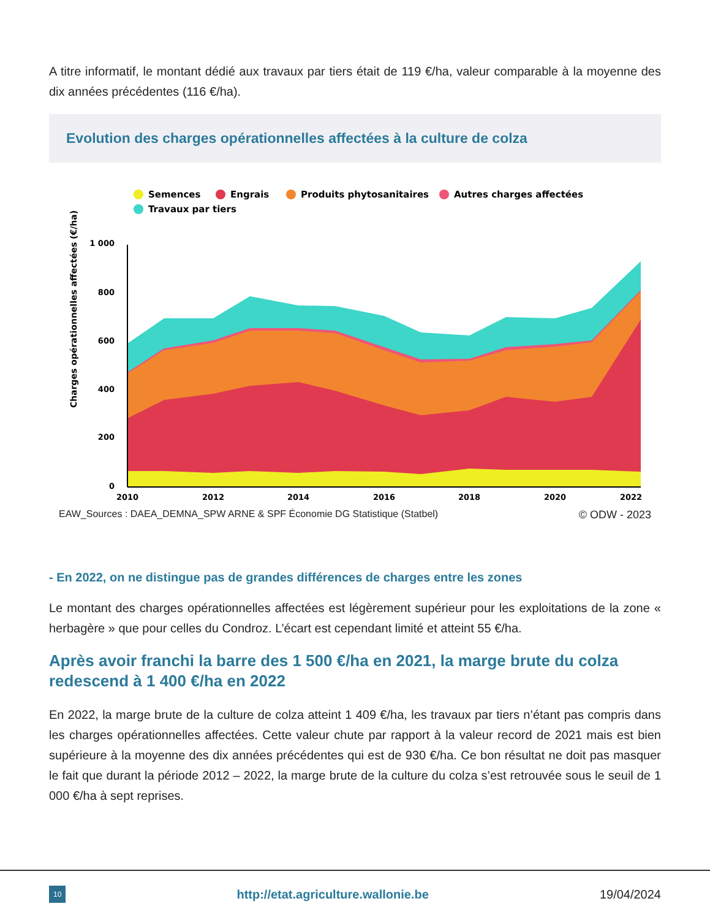A titre informatif, le montant dédié aux travaux par tiers était de 119 €/ha, valeur comparable à la moyenne des dix années précédentes (116 €/ha).
Evolution des charges opérationnelles affectées à la culture de colza
Semences
Engrais
Produits phytosanitaires
Autres charges affectées
Travaux par tiers
Charges opérationnelles affectées (€/ha)
1 000
800
600
400
200
0
2010
2012
2014
2016
2018
2020
2022
EAW_Sources : DAEA_DEMNA_SPW ARNE & SPF Économie DG Statistique (Statbel) © ODW - 2023
- En 2022, on ne distingue pas de grandes différences de charges entre les zones
Le montant des charges opérationnelles affectées est légèrement supérieur pour les exploitations de la zone « herbagère » que pour celles du Condroz. L’écart est cependant limité et atteint 55 €/ha.
Après avoir franchi la barre des 1 500 €/ha en 2021, la marge brute du colza redescend à 1 400 €/ha en 2022
En 2022, la marge brute de la culture de colza atteint 1 409 €/ha, les travaux par tiers n’étant pas compris dans les charges opérationnelles affectées. Cette valeur chute par rapport à la valeur record de 2021 mais est bien supérieure à la moyenne des dix années précédentes qui est de 930 €/ha. Ce bon résultat ne doit pas masquer le fait que durant la période 2012 – 2022, la marge brute de la culture du colza s’est retrouvée sous le seuil de 1 000 €/ha à sept reprises.
10 http://etat.agriculture.wallonie.be 19/04/2024